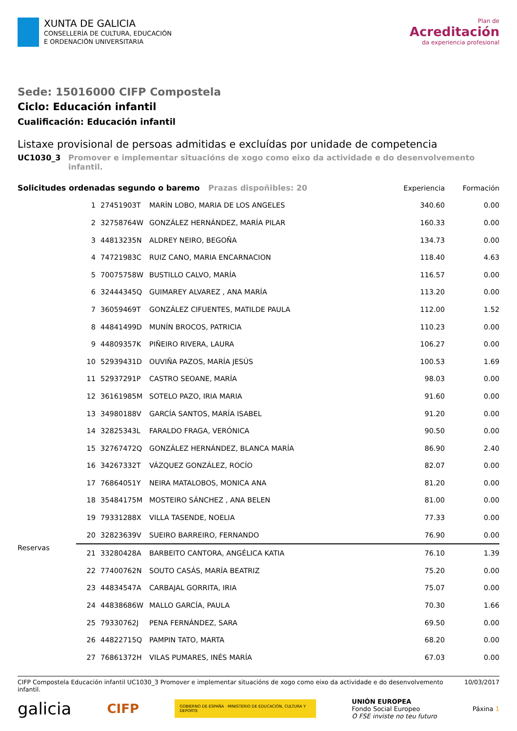XUNTA DE GALICIA
CONSELLERÍA DE CULTURA, EDUCACIÓN
E ORDENACIÓN UNIVERSITARIA
Plan de
Acreditación
da experiencia profesional
Sede: 15016000 CIFP Compostela
Ciclo: Educación infantil
Cualificación: Educación infantil
Listaxe provisional de persoas admitidas e excluídas por unidade de competencia
UC1030_3 Promover e implementar situacións de xogo como eixo da actividade e do desenvolvemento infantil.
| Solicitudes ordenadas segundo o baremo Prazas dispoñibles: 20 | | | | Experiencia | Formación |
| --- | --- | --- | --- | --- | --- |
| | 1 | 27451903T | MARÍN LOBO, MARIA DE LOS ANGELES | 340.60 | 0.00 |
| | 2 | 32758764W | GONZÁLEZ HERNÁNDEZ, MARÍA PILAR | 160.33 | 0.00 |
| | 3 | 44813235N | ALDREY NEIRO, BEGOÑA | 134.73 | 0.00 |
| | 4 | 74721983C | RUIZ CANO, MARIA ENCARNACION | 118.40 | 4.63 |
| | 5 | 70075758W | BUSTILLO CALVO, MARÍA | 116.57 | 0.00 |
| | 6 | 32444345Q | GUIMAREY ALVAREZ , ANA MARÍA | 113.20 | 0.00 |
| | 7 | 36059469T | GONZÁLEZ CIFUENTES, MATILDE PAULA | 112.00 | 1.52 |
| | 8 | 44841499D | MUNÍN BROCOS, PATRICIA | 110.23 | 0.00 |
| | 9 | 44809357K | PIÑEIRO RIVERA, LAURA | 106.27 | 0.00 |
| | 10 | 52939431D | OUVIÑA PAZOS, MARÍA JESÚS | 100.53 | 1.69 |
| | 11 | 52937291P | CASTRO SEOANE, MARÍA | 98.03 | 0.00 |
| | 12 | 36161985M | SOTELO PAZO, IRIA MARIA | 91.60 | 0.00 |
| | 13 | 34980188V | GARCÍA SANTOS, MARÍA ISABEL | 91.20 | 0.00 |
| | 14 | 32825343L | FARALDO FRAGA, VERÓNICA | 90.50 | 0.00 |
| | 15 | 32767472Q | GONZÁLEZ HERNÁNDEZ, BLANCA MARÍA | 86.90 | 2.40 |
| | 16 | 34267332T | VÁZQUEZ GONZÁLEZ, ROCÍO | 82.07 | 0.00 |
| | 17 | 76864051Y | NEIRA MATALOBOS, MONICA ANA | 81.20 | 0.00 |
| | 18 | 35484175M | MOSTEIRO SÁNCHEZ , ANA BELEN | 81.00 | 0.00 |
| | 19 | 79331288X | VILLA TASENDE, NOELIA | 77.33 | 0.00 |
| | 20 | 32823639V | SUEIRO BARREIRO, FERNANDO | 76.90 | 0.00 |
| Reservas | 21 | 33280428A | BARBEITO CANTORA, ANGÉLICA KATIA | 76.10 | 1.39 |
| | 22 | 77400762N | SOUTO CASÁS, MARÍA BEATRIZ | 75.20 | 0.00 |
| | 23 | 44834547A | CARBAJAL GORRITA, IRIA | 75.07 | 0.00 |
| | 24 | 44838686W | MALLO GARCÍA, PAULA | 70.30 | 1.66 |
| | 25 | 79330762J | PENA FERNÁNDEZ, SARA | 69.50 | 0.00 |
| | 26 | 44822715Q | PAMPIN TATO, MARTA | 68.20 | 0.00 |
| | 27 | 76861372H | VILAS PUMARES, INÉS MARÍA | 67.03 | 0.00 |
CIFP Compostela Educación infantil UC1030_3 Promover e implementar situacións de xogo como eixo da actividade e do desenvolvemento infantil. 10/03/2017
galicia CIFP GOBIERNO DE ESPAÑA · MINISTERIO DE EDUCACIÓN, CULTURA Y DEPORTE UNIÓN EUROPEA
Fondo Social Europeo
O FSE inviste no teu futuro Páxina 1